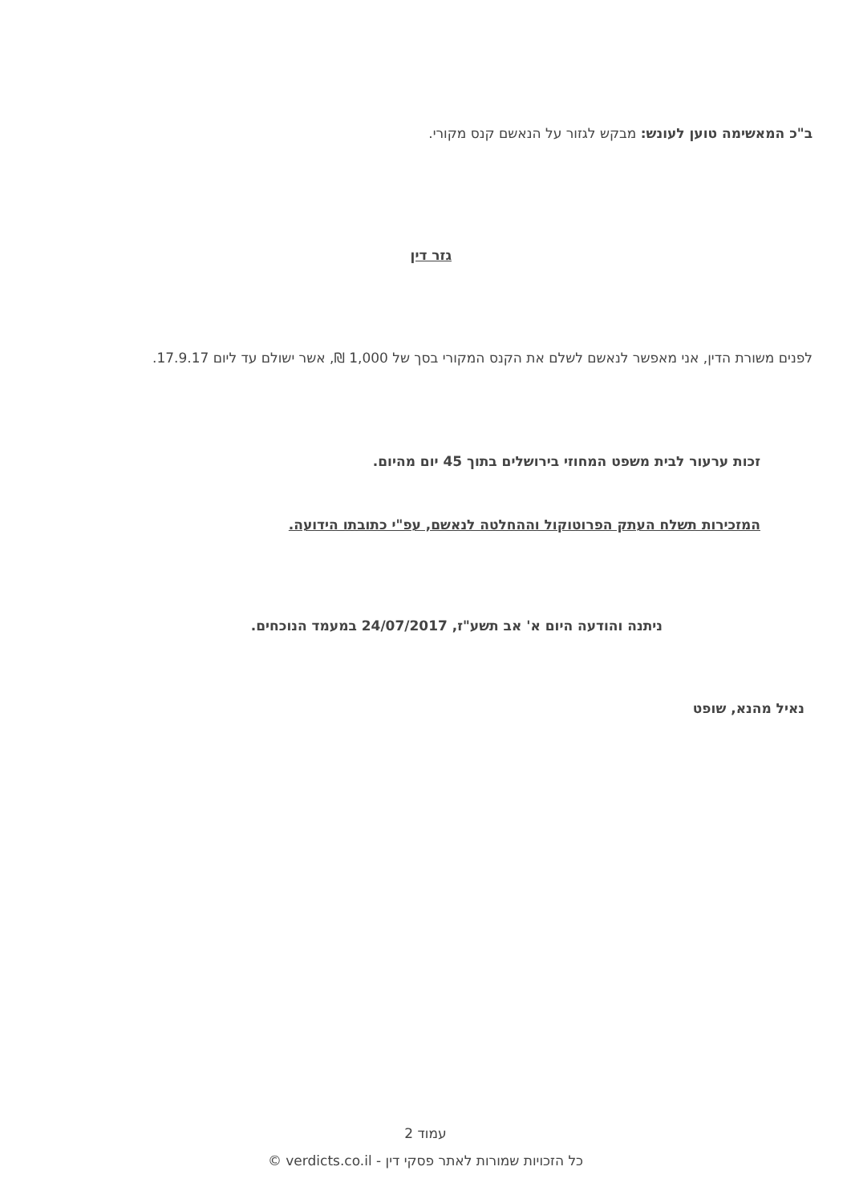ב"כ המאשימה טוען לעונש: מבקש לגזור על הנאשם קנס מקורי.
גזר דין
לפנים משורת הדין, אני מאפשר לנאשם לשלם את הקנס המקורי בסך של 1,000 ₪, אשר ישולם עד ליום 17.9.17.
זכות ערעור לבית משפט המחוזי בירושלים בתוך 45 יום מהיום.
המזכירות תשלח העתק הפרוטוקול וההחלטה לנאשם, עפ"י כתובתו הידועה.
ניתנה והודעה היום א' אב תשע"ז, 24/07/2017 במעמד הנוכחים.
נאיל מהנא, שופט
עמוד 2
כל הזכויות שמורות לאתר פסקי דין - verdicts.co.il ©